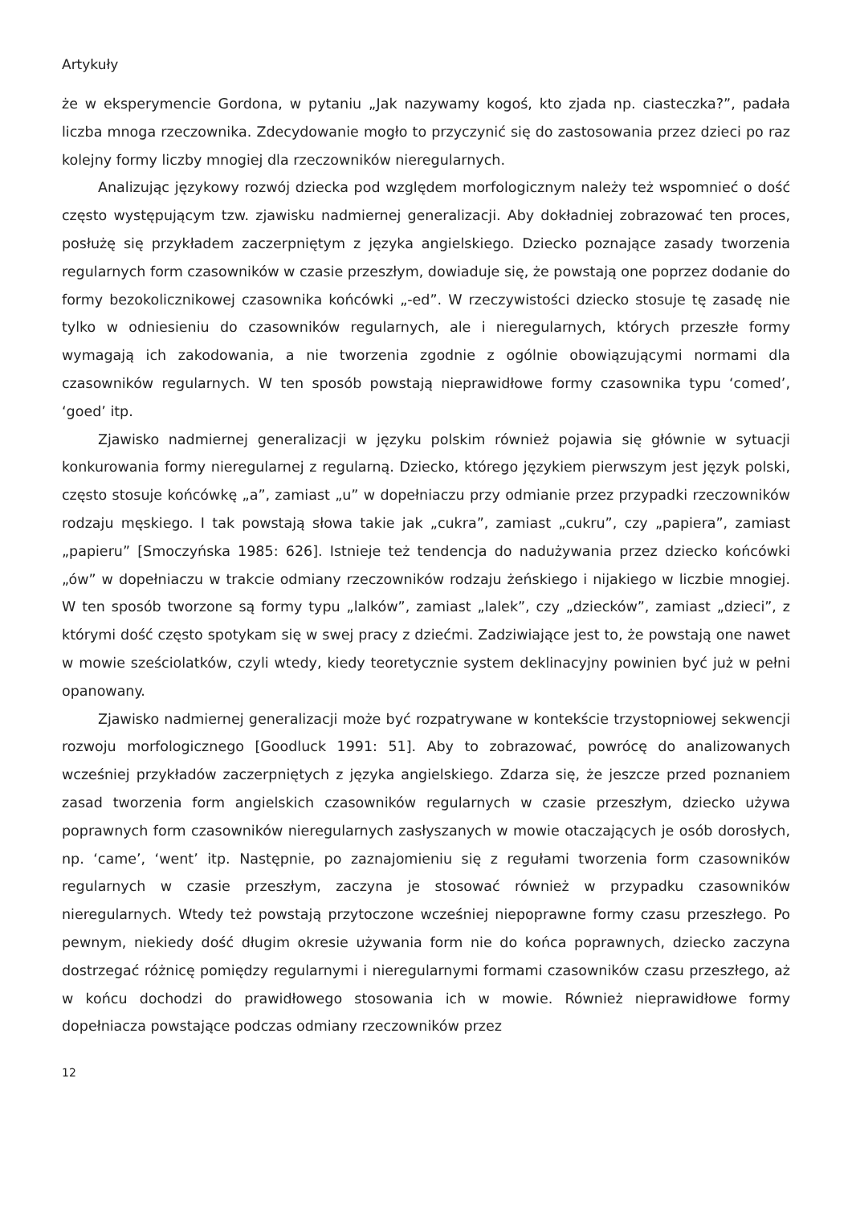Artykuły
że w eksperymencie Gordona, w pytaniu „Jak nazywamy kogoś, kto zjada np. ciasteczka?”, padała liczba mnoga rzeczownika. Zdecydowanie mogło to przyczynić się do zastosowania przez dzieci po raz kolejny formy liczby mnogiej dla rzeczowników nieregularnych.
Analizując językowy rozwój dziecka pod względem morfologicznym należy też wspomnieć o dość często występującym tzw. zjawisku nadmiernej generalizacji. Aby dokładniej zobrazować ten proces, posłużę się przykładem zaczerpniętym z języka angielskiego. Dziecko poznające zasady tworzenia regularnych form czasowników w czasie przeszłym, dowiaduje się, że powstają one poprzez dodanie do formy bezokolicznikowej czasownika końcówki „-ed”. W rzeczywistości dziecko stosuje tę zasadę nie tylko w odniesieniu do czasowników regularnych, ale i nieregularnych, których przeszłe formy wymagają ich zakodowania, a nie tworzenia zgodnie z ogólnie obowiązującymi normami dla czasowników regularnych. W ten sposób powstają nieprawidłowe formy czasownika typu ‘comed’, ‘goed’ itp.
Zjawisko nadmiernej generalizacji w języku polskim również pojawia się głównie w sytuacji konkurowania formy nieregularnej z regularną. Dziecko, którego językiem pierwszym jest język polski, często stosuje końcówkę „a”, zamiast „u” w dopełniaczu przy odmianie przez przypadki rzeczowników rodzaju męskiego. I tak powstają słowa takie jak „cukra”, zamiast „cukru”, czy „papiera”, zamiast „papieru” [Smoczyńska 1985: 626]. Istnieje też tendencja do nadużywania przez dziecko końcówki „ów” w dopełniaczu w trakcie odmiany rzeczowników rodzaju żeńskiego i nijakiego w liczbie mnogiej. W ten sposób tworzone są formy typu „lalków”, zamiast „lalek”, czy „dziecków”, zamiast „dzieci”, z którymi dość często spotykam się w swej pracy z dziećmi. Zadziwiające jest to, że powstają one nawet w mowie sześciolatków, czyli wtedy, kiedy teoretycznie system deklinacyjny powinien być już w pełni opanowany.
Zjawisko nadmiernej generalizacji może być rozpatrywane w kontekście trzystopniowej sekwencji rozwoju morfologicznego [Goodluck 1991: 51]. Aby to zobrazować, powrócę do analizowanych wcześniej przykładów zaczerpniętych z języka angielskiego. Zdarza się, że jeszcze przed poznaniem zasad tworzenia form angielskich czasowników regularnych w czasie przeszłym, dziecko używa poprawnych form czasowników nieregularnych zasłyszanych w mowie otaczających je osób dorosłych, np. ‘came’, ‘went’ itp. Następnie, po zaznajomieniu się z regułami tworzenia form czasowników regularnych w czasie przeszłym, zaczyna je stosować również w przypadku czasowników nieregularnych. Wtedy też powstają przytoczone wcześniej niepoprawne formy czasu przeszłego. Po pewnym, niekiedy dość długim okresie używania form nie do końca poprawnych, dziecko zaczyna dostrzegać różnicę pomiędzy regularnymi i nieregularnymi formami czasowników czasu przeszłego, aż w końcu dochodzi do prawidłowego stosowania ich w mowie. Również nieprawidłowe formy dopełniacza powstające podczas odmiany rzeczowników przez
12